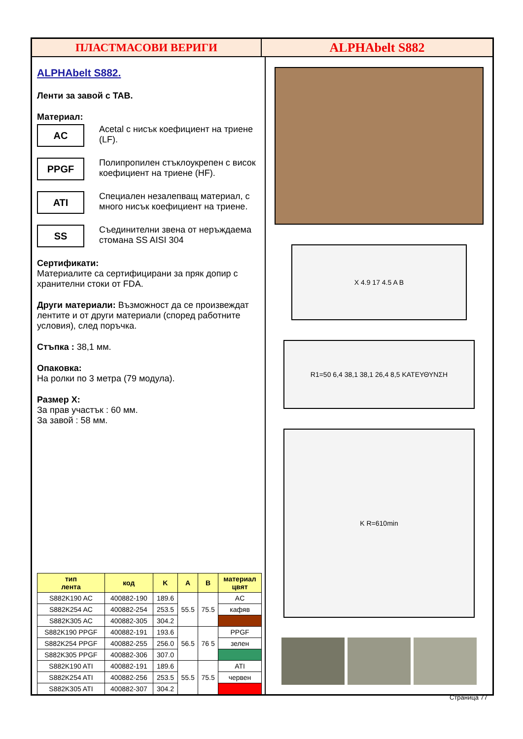ПЛАСТМАСОВИ ВЕРИГИ ALPHAbelt S882
ALPHAbelt S882.
Ленти за завой с TAB.
Материал:
AC
Acetal с нисък коефициент на триене (LF).
PPGF
Полипропилен стъклоукрепен с висок коефициент на триене (HF).
ATI
Специален незалепващ материал, с много нисък коефициент на триене.
SS
Съединителни звена от неръждаема стомана SS AISI 304
Сертификати:
Материалите са сертифицирани за пряк допир с хранителни стоки от FDA.
Други материали: Възможност да се произвеждат лентите и от други материали (според работните условия), след поръчка.
Стъпка : 38,1 мм.
Опаковка:
На ролки по 3 метра (79 модула).
Размер X:
За прав участък : 60 мм.
За завой : 58 мм.
| тип лента | код | K | A | B | материал цвят |
| --- | --- | --- | --- | --- | --- |
| S882K190 AC | 400882-190 | 189.6 | 55.5 | 75.5 | AC |
| S882K254 AC | 400882-254 | 253.5 | | | кафяв |
| S882K305 AC | 400882-305 | 304.2 | | | |
| S882K190 PPGF | 400882-191 | 193.6 | 56.5 | 76 5 | PPGF |
| S882K254 PPGF | 400882-255 | 256.0 | | | зелен |
| S882K305 PPGF | 400882-306 | 307.0 | | | |
| S882K190 ATI | 400882-191 | 189.6 | 55.5 | 75.5 | ATI |
| S882K254 ATI | 400882-256 | 253.5 | | | червен |
| S882K305 ATI | 400882-307 | 304.2 | | | |
X 4.9 17 4.5 A B
R1=50 6,4 38,1 38,1 26,4 8,5 ΚΑΤΕΥΘΥΝΣΗ
K R=610min
Страница 77